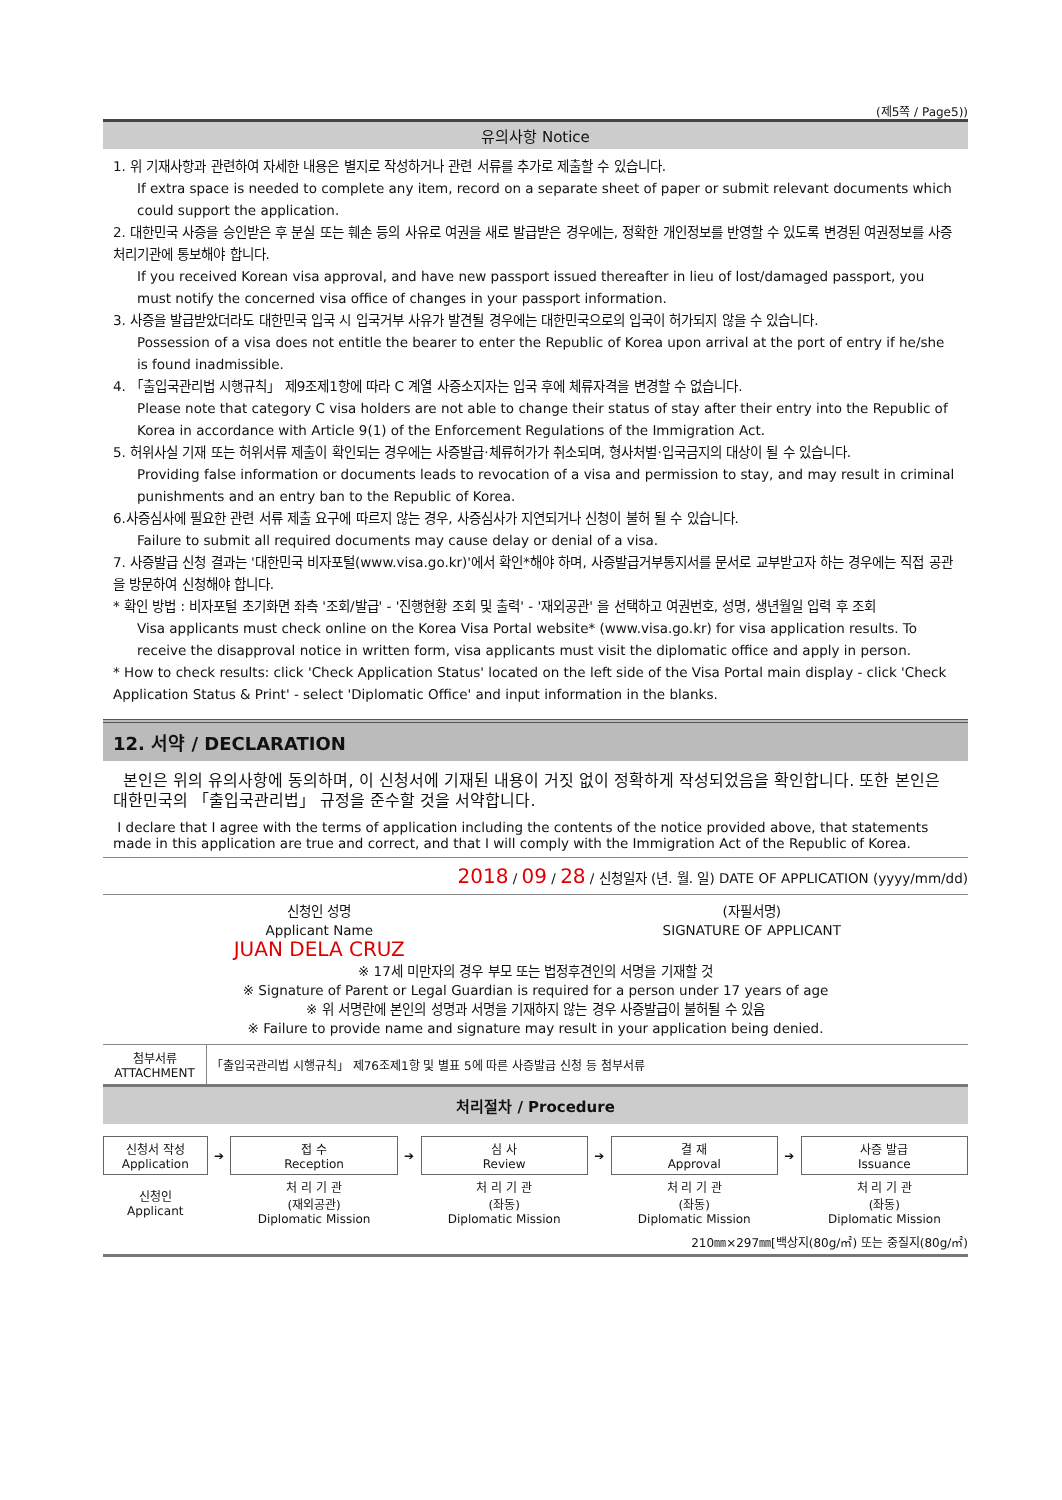(제5쪽 / Page5))
유의사항 Notice
1. 위 기재사항과 관련하여 자세한 내용은 별지로 작성하거나 관련 서류를 추가로 제출할 수 있습니다.
If extra space is needed to complete any item, record on a separate sheet of paper or submit relevant documents which could support the application.
2. 대한민국 사증을 승인받은 후 분실 또는 훼손 등의 사유로 여권을 새로 발급받은 경우에는, 정확한 개인정보를 반영할 수 있도록 변경된 여권정보를 사증처리기관에 통보해야 합니다.
If you received Korean visa approval, and have new passport issued thereafter in lieu of lost/damaged passport, you must notify the concerned visa office of changes in your passport information.
3. 사증을 발급받았더라도 대한민국 입국 시 입국거부 사유가 발견될 경우에는 대한민국으로의 입국이 허가되지 않을 수 있습니다.
Possession of a visa does not entitle the bearer to enter the Republic of Korea upon arrival at the port of entry if he/she is found inadmissible.
4. 「출입국관리법 시행규칙」 제9조제1항에 따라 C 계열 사증소지자는 입국 후에 체류자격을 변경할 수 없습니다.
Please note that category C visa holders are not able to change their status of stay after their entry into the Republic of Korea in accordance with Article 9(1) of the Enforcement Regulations of the Immigration Act.
5. 허위사실 기재 또는 허위서류 제출이 확인되는 경우에는 사증발급·체류허가가 취소되며, 형사처벌·입국금지의 대상이 될 수 있습니다.
Providing false information or documents leads to revocation of a visa and permission to stay, and may result in criminal punishments and an entry ban to the Republic of Korea.
6.사증심사에 필요한 관련 서류 제출 요구에 따르지 않는 경우, 사증심사가 지연되거나 신청이 불허 될 수 있습니다.
Failure to submit all required documents may cause delay or denial of a visa.
7. 사증발급 신청 결과는 '대한민국 비자포털(www.visa.go.kr)'에서 확인*해야 하며, 사증발급거부통지서를 문서로 교부받고자 하는 경우에는 직접 공관을 방문하여 신청해야 합니다.
* 확인 방법 : 비자포털 초기화면 좌측 '조회/발급' - '진행현황 조회 및 출력' - '재외공관' 을 선택하고 여권번호, 성명, 생년월일 입력 후 조회
Visa applicants must check online on the Korea Visa Portal website* (www.visa.go.kr) for visa application results. To receive the disapproval notice in written form, visa applicants must visit the diplomatic office and apply in person.
* How to check results: click 'Check Application Status' located on the left side of the Visa Portal main display - click 'Check Application Status & Print' - select 'Diplomatic Office' and input information in the blanks.
12. 서약 / DECLARATION
본인은 위의 유의사항에 동의하며, 이 신청서에 기재된 내용이 거짓 없이 정확하게 작성되었음을 확인합니다. 또한 본인은 대한민국의 「출입국관리법」 규정을 준수할 것을 서약합니다.
I declare that I agree with the terms of application including the contents of the notice provided above, that statements made in this application are true and correct, and that I will comply with the Immigration Act of the Republic of Korea.
2018 / 09 / 28 / 신청일자 (년. 월. 일) DATE OF APPLICATION (yyyy/mm/dd)
| 신청인 성명 Applicant Name JUAN DELA CRUZ | (자필서명) SIGNATURE OF APPLICANT |
※ 17세 미만자의 경우 부모 또는 법정후견인의 서명을 기재할 것
※ Signature of Parent or Legal Guardian is required for a person under 17 years of age
※ 위 서명란에 본인의 성명과 서명을 기재하지 않는 경우 사증발급이 불허될 수 있음
※ Failure to provide name and signature may result in your application being denied.
| 첨부서류 ATTACHMENT | 「출입국관리법 시행규칙」 제76조제1항 및 별표 5에 따른 사증발급 신청 등 첨부서류 |
처리절차 / Procedure
| 신청서 작성 Application | ➔ | 접 수 Reception | ➔ | 심 사 Review | ➔ | 결 재 Approval | ➔ | 사증 발급 Issuance |
| 신청인 Applicant | | 처 리 기 관 (재외공관) Diplomatic Mission | | 처 리 기 관 (좌동) Diplomatic Mission | | 처 리 기 관 (좌동) Diplomatic Mission | | 처 리 기 관 (좌동) Diplomatic Mission |
210㎜×297㎜[백상지(80g/㎡) 또는 중질지(80g/㎡)